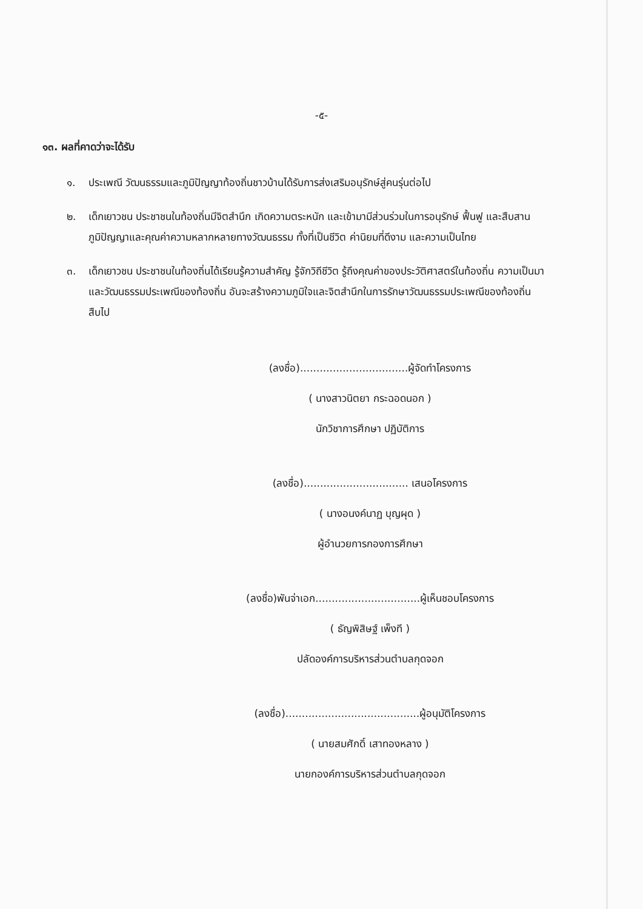-๕-
๑๓. ผลที่คาดว่าจะได้รับ
๑. ประเพณี วัฒนธรรมและภูมิปัญญาท้องถิ่นชาวบ้านได้รับการส่งเสริมอนุรักษ์สู่คนรุ่นต่อไป
๒. เด็กเยาวชน ประชาชนในท้องถิ่นมีจิตสำนึก เกิดความตระหนัก และเข้ามามีส่วนร่วมในการอนุรักษ์ ฟื้นฟู และสืบสานภูมิปัญญาและคุณค่าความหลากหลายทางวัฒนธรรม ทั้งที่เป็นชีวิต ค่านิยมที่ดีงาม และความเป็นไทย
๓. เด็กเยาวชน ประชาชนในท้องถิ่นได้เรียนรู้ความสำคัญ รู้จักวิถีชีวิต รู้ถึงคุณค่าของประวัติศาสตร์ในท้องถิ่น ความเป็นมาและวัฒนธรรมประเพณีของท้องถิ่น อันจะสร้างความภูมิใจและจิตสำนึกในการรักษาวัฒนธรรมประเพณีของท้องถิ่นสืบไป
(ลงชื่อ).................................ผู้จัดทำโครงการ
( นางสาวนิตยา กระฉอดนอก )
นักวิชาการศึกษา ปฏิบัติการ
(ลงชื่อ)................................ เสนอโครงการ
( นางอนงค์นาฏ บุญผุด )
ผู้อำนวยการกองการศึกษา
(ลงชื่อ)พันจ่าเอก................................ผู้เห็นชอบโครงการ
( ธัญพิสิษฐ์ เพ็งที )
ปลัดองค์การบริหารส่วนตำบลกุดจอก
(ลงชื่อ).........................................ผู้อนุมัติโครงการ
( นายสมศักดิ์ เสาทองหลาง )
นายกองค์การบริหารส่วนตำบลกุดจอก